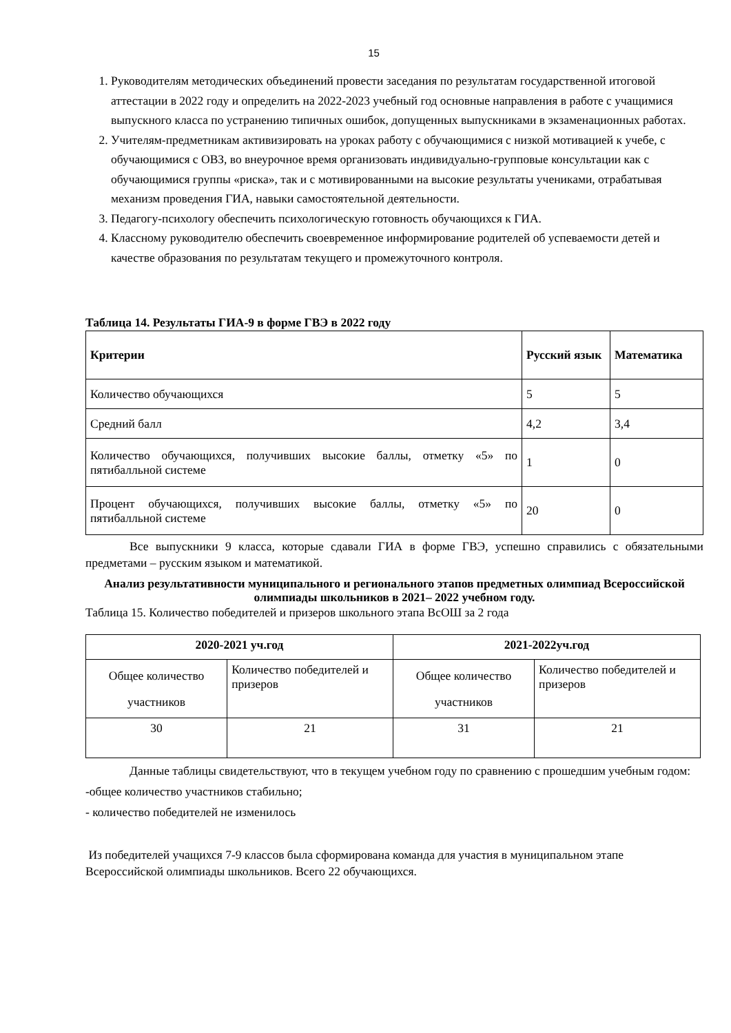15
1. Руководителям методических объединений провести заседания по результатам государственной итоговой аттестации в 2022 году и определить на 2022-2023 учебный год основные направления в работе с учащимися выпускного класса по устранению типичных ошибок, допущенных выпускниками в экзаменационных работах.
2. Учителям-предметникам активизировать на уроках работу с обучающимися с низкой мотивацией к учебе, с обучающимися с ОВЗ, во внеурочное время организовать индивидуально-групповые консультации как с обучающимися группы «риска», так и с мотивированными на высокие результаты учениками, отрабатывая механизм проведения ГИА, навыки самостоятельной деятельности.
3. Педагогу-психологу обеспечить психологическую готовность обучающихся к ГИА.
4. Классному руководителю обеспечить своевременное информирование родителей об успеваемости детей и качестве образования по результатам текущего и промежуточного контроля.
Таблица 14. Результаты ГИА-9 в форме ГВЭ в 2022 году
| Критерии | Русский язык | Математика |
| --- | --- | --- |
| Количество обучающихся | 5 | 5 |
| Средний балл | 4,2 | 3,4 |
| Количество обучающихся, получивших высокие баллы, отметку «5» по пятибалльной системе | 1 | 0 |
| Процент обучающихся, получивших высокие баллы, отметку «5» по пятибалльной системе | 20 | 0 |
Все выпускники 9 класса, которые сдавали ГИА в форме ГВЭ, успешно справились с обязательными предметами – русским языком и математикой.
Анализ результативности муниципального и регионального этапов предметных олимпиад Всероссийской олимпиады школьников в 2021– 2022 учебном году.
Таблица 15. Количество победителей и призеров школьного этапа ВсОШ за 2 года
| 2020-2021 уч.год | | 2021-2022уч.год | |
| --- | --- | --- | --- |
| Общее количество участников | Количество победителей и призеров | Общее количество участников | Количество победителей и призеров |
| 30 | 21 | 31 | 21 |
Данные таблицы свидетельствуют, что в текущем учебном году по сравнению с прошедшим учебным годом:
-общее количество участников стабильно;
- количество победителей не изменилось
Из победителей учащихся 7-9 классов была сформирована команда для участия в муниципальном этапе Всероссийской олимпиады школьников. Всего 22 обучающихся.